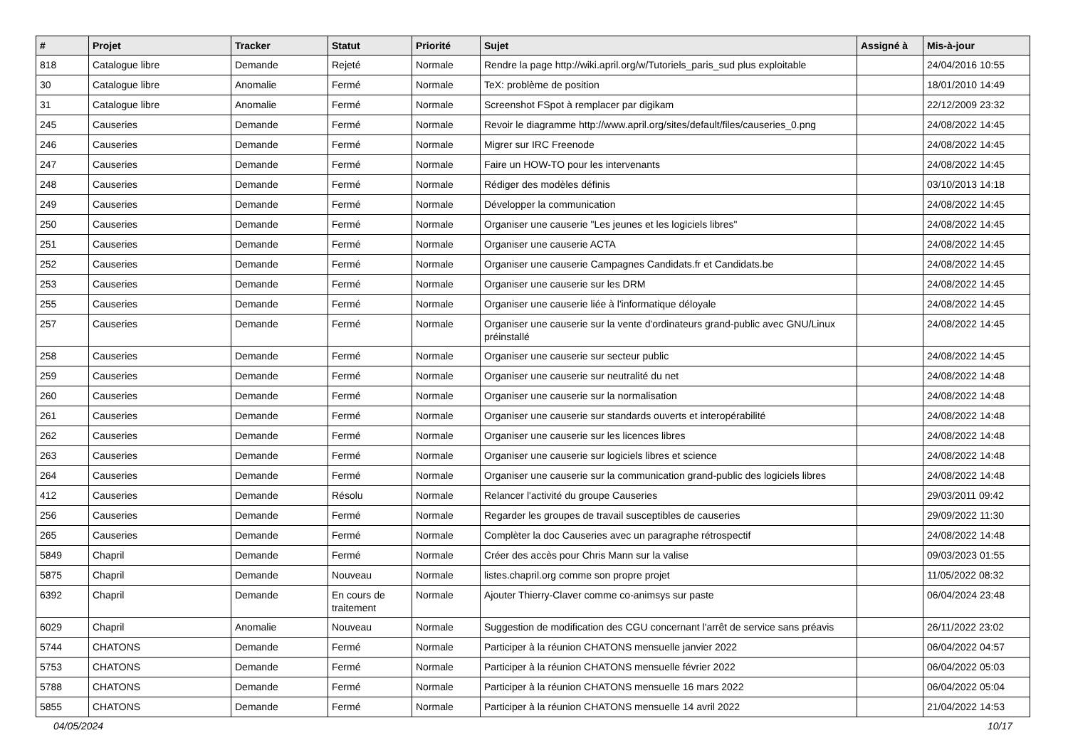| # | Projet | Tracker | Statut | Priorité | Sujet | Assigné à | Mis-à-jour |
| --- | --- | --- | --- | --- | --- | --- | --- |
| 818 | Catalogue libre | Demande | Rejeté | Normale | Rendre la page http://wiki.april.org/w/Tutoriels_paris_sud plus exploitable | | 24/04/2016 10:55 |
| 30 | Catalogue libre | Anomalie | Fermé | Normale | TeX: problème de position | | 18/01/2010 14:49 |
| 31 | Catalogue libre | Anomalie | Fermé | Normale | Screenshot FSpot à remplacer par digikam | | 22/12/2009 23:32 |
| 245 | Causeries | Demande | Fermé | Normale | Revoir le diagramme http://www.april.org/sites/default/files/causeries_0.png | | 24/08/2022 14:45 |
| 246 | Causeries | Demande | Fermé | Normale | Migrer sur IRC Freenode | | 24/08/2022 14:45 |
| 247 | Causeries | Demande | Fermé | Normale | Faire un HOW-TO pour les intervenants | | 24/08/2022 14:45 |
| 248 | Causeries | Demande | Fermé | Normale | Rédiger des modèles définis | | 03/10/2013 14:18 |
| 249 | Causeries | Demande | Fermé | Normale | Développer la communication | | 24/08/2022 14:45 |
| 250 | Causeries | Demande | Fermé | Normale | Organiser une causerie "Les jeunes et les logiciels libres" | | 24/08/2022 14:45 |
| 251 | Causeries | Demande | Fermé | Normale | Organiser une causerie ACTA | | 24/08/2022 14:45 |
| 252 | Causeries | Demande | Fermé | Normale | Organiser une causerie Campagnes Candidats.fr et Candidats.be | | 24/08/2022 14:45 |
| 253 | Causeries | Demande | Fermé | Normale | Organiser une causerie sur les DRM | | 24/08/2022 14:45 |
| 255 | Causeries | Demande | Fermé | Normale | Organiser une causerie liée à l'informatique déloyale | | 24/08/2022 14:45 |
| 257 | Causeries | Demande | Fermé | Normale | Organiser une causerie sur la vente d'ordinateurs grand-public avec GNU/Linux préinstallé | | 24/08/2022 14:45 |
| 258 | Causeries | Demande | Fermé | Normale | Organiser une causerie sur secteur public | | 24/08/2022 14:45 |
| 259 | Causeries | Demande | Fermé | Normale | Organiser une causerie sur neutralité du net | | 24/08/2022 14:48 |
| 260 | Causeries | Demande | Fermé | Normale | Organiser une causerie sur la normalisation | | 24/08/2022 14:48 |
| 261 | Causeries | Demande | Fermé | Normale | Organiser une causerie sur standards ouverts et interopérabilité | | 24/08/2022 14:48 |
| 262 | Causeries | Demande | Fermé | Normale | Organiser une causerie sur les licences libres | | 24/08/2022 14:48 |
| 263 | Causeries | Demande | Fermé | Normale | Organiser une causerie sur logiciels libres et science | | 24/08/2022 14:48 |
| 264 | Causeries | Demande | Fermé | Normale | Organiser une causerie sur la communication grand-public des logiciels libres | | 24/08/2022 14:48 |
| 412 | Causeries | Demande | Résolu | Normale | Relancer l'activité du groupe Causeries | | 29/03/2011 09:42 |
| 256 | Causeries | Demande | Fermé | Normale | Regarder les groupes de travail susceptibles de causeries | | 29/09/2022 11:30 |
| 265 | Causeries | Demande | Fermé | Normale | Complèter la doc Causeries avec un paragraphe rétrospectif | | 24/08/2022 14:48 |
| 5849 | Chapril | Demande | Fermé | Normale | Créer des accès pour Chris Mann sur la valise | | 09/03/2023 01:55 |
| 5875 | Chapril | Demande | Nouveau | Normale | listes.chapril.org comme son propre projet | | 11/05/2022 08:32 |
| 6392 | Chapril | Demande | En cours de traitement | Normale | Ajouter Thierry-Claver comme co-animsys sur paste | | 06/04/2024 23:48 |
| 6029 | Chapril | Anomalie | Nouveau | Normale | Suggestion de modification des CGU concernant l'arrêt de service sans préavis | | 26/11/2022 23:02 |
| 5744 | CHATONS | Demande | Fermé | Normale | Participer à la réunion CHATONS mensuelle janvier 2022 | | 06/04/2022 04:57 |
| 5753 | CHATONS | Demande | Fermé | Normale | Participer à la réunion CHATONS mensuelle février 2022 | | 06/04/2022 05:03 |
| 5788 | CHATONS | Demande | Fermé | Normale | Participer à la réunion CHATONS mensuelle 16 mars 2022 | | 06/04/2022 05:04 |
| 5855 | CHATONS | Demande | Fermé | Normale | Participer à la réunion CHATONS mensuelle 14 avril 2022 | | 21/04/2022 14:53 |
04/05/2024 10/17